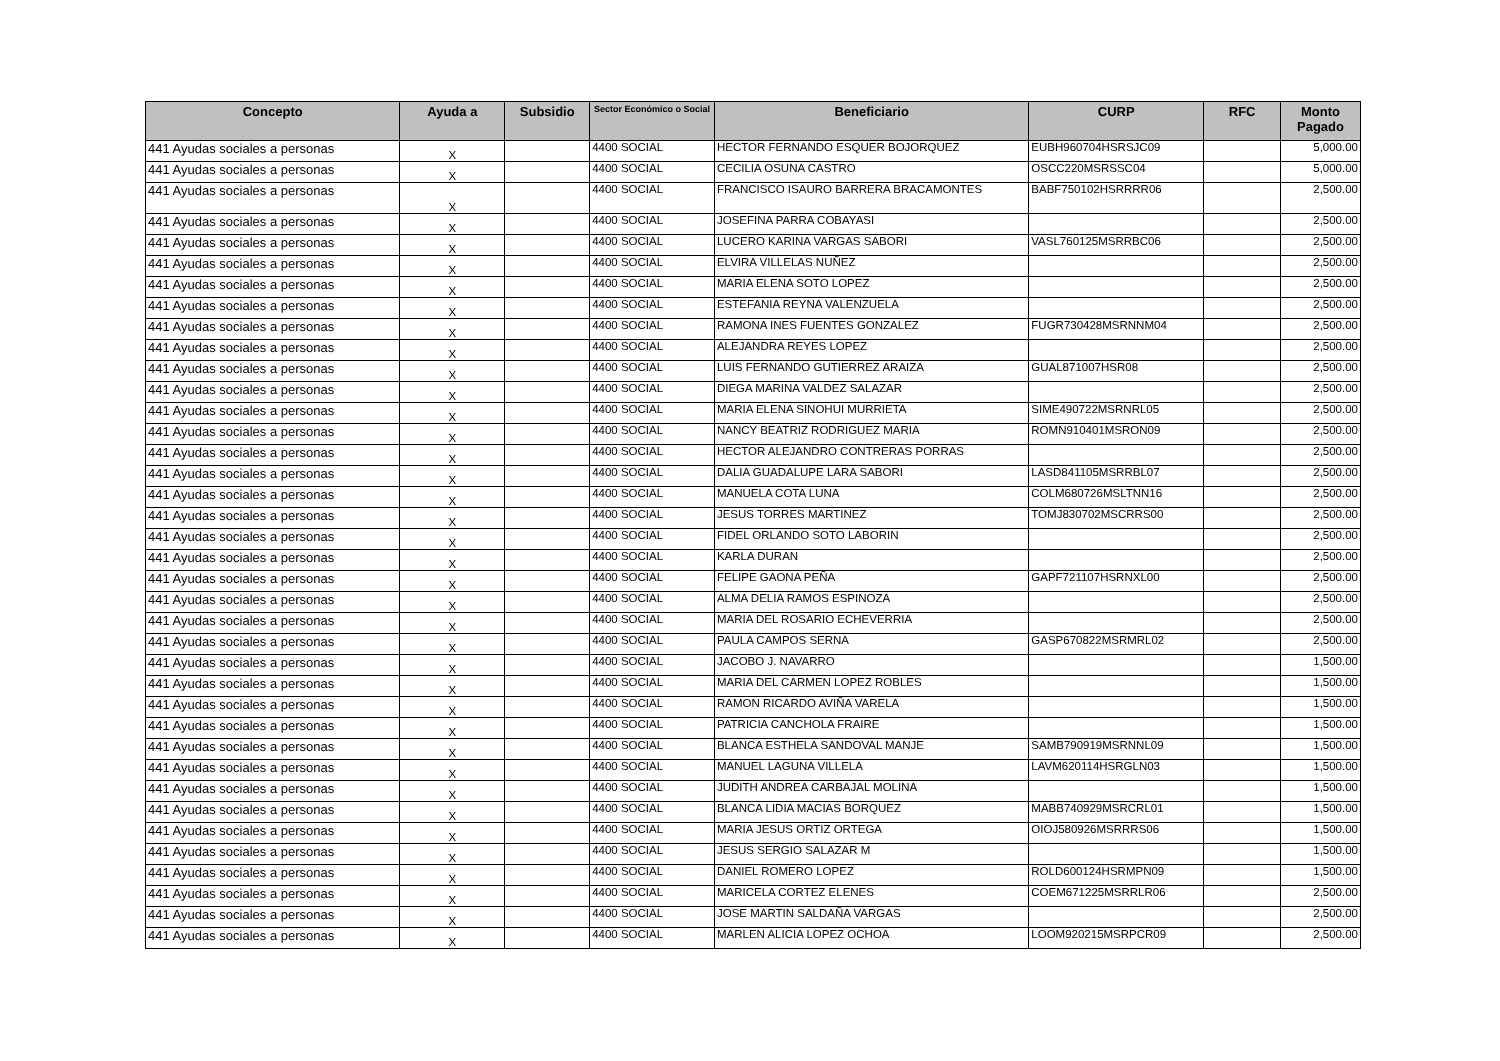| Concepto | Ayuda a | Subsidio | Sector Económico o Social | Beneficiario | CURP | RFC | Monto Pagado |
| --- | --- | --- | --- | --- | --- | --- | --- |
| 441 Ayudas sociales a personas | X | | 4400 SOCIAL | HECTOR FERNANDO ESQUER BOJORQUEZ | EUBH960704HSRSJC09 | | 5,000.00 |
| 441 Ayudas sociales a personas | X | | 4400 SOCIAL | CECILIA OSUNA CASTRO | OSCC220MSRSSC04 | | 5,000.00 |
| 441 Ayudas sociales a personas | X | | 4400 SOCIAL | FRANCISCO ISAURO BARRERA BRACAMONTES | BABF750102HSRRRR06 | | 2,500.00 |
| 441 Ayudas sociales a personas | X | | 4400 SOCIAL | JOSEFINA PARRA COBAYASI | | | 2,500.00 |
| 441 Ayudas sociales a personas | X | | 4400 SOCIAL | LUCERO KARINA VARGAS SABORI | VASL760125MSRRBC06 | | 2,500.00 |
| 441 Ayudas sociales a personas | X | | 4400 SOCIAL | ELVIRA VILLELAS NUÑEZ | | | 2,500.00 |
| 441 Ayudas sociales a personas | X | | 4400 SOCIAL | MARIA ELENA SOTO LOPEZ | | | 2,500.00 |
| 441 Ayudas sociales a personas | X | | 4400 SOCIAL | ESTEFANIA REYNA VALENZUELA | | | 2,500.00 |
| 441 Ayudas sociales a personas | X | | 4400 SOCIAL | RAMONA INES FUENTES GONZALEZ | FUGR730428MSRNNM04 | | 2,500.00 |
| 441 Ayudas sociales a personas | X | | 4400 SOCIAL | ALEJANDRA REYES LOPEZ | | | 2,500.00 |
| 441 Ayudas sociales a personas | X | | 4400 SOCIAL | LUIS FERNANDO GUTIERREZ ARAIZA | GUAL871007HSR08 | | 2,500.00 |
| 441 Ayudas sociales a personas | X | | 4400 SOCIAL | DIEGA MARINA VALDEZ SALAZAR | | | 2,500.00 |
| 441 Ayudas sociales a personas | X | | 4400 SOCIAL | MARIA ELENA SINOHUI MURRIETA | SIME490722MSRNRL05 | | 2,500.00 |
| 441 Ayudas sociales a personas | X | | 4400 SOCIAL | NANCY BEATRIZ RODRIGUEZ MARIA | ROMN910401MSRON09 | | 2,500.00 |
| 441 Ayudas sociales a personas | X | | 4400 SOCIAL | HECTOR ALEJANDRO CONTRERAS PORRAS | | | 2,500.00 |
| 441 Ayudas sociales a personas | X | | 4400 SOCIAL | DALIA GUADALUPE LARA SABORI | LASD841105MSRRBL07 | | 2,500.00 |
| 441 Ayudas sociales a personas | X | | 4400 SOCIAL | MANUELA COTA LUNA | COLM680726MSLTNN16 | | 2,500.00 |
| 441 Ayudas sociales a personas | X | | 4400 SOCIAL | JESUS TORRES MARTINEZ | TOMJ830702MSCRRS00 | | 2,500.00 |
| 441 Ayudas sociales a personas | X | | 4400 SOCIAL | FIDEL ORLANDO SOTO LABORIN | | | 2,500.00 |
| 441 Ayudas sociales a personas | X | | 4400 SOCIAL | KARLA DURAN | | | 2,500.00 |
| 441 Ayudas sociales a personas | X | | 4400 SOCIAL | FELIPE GAONA PEÑA | GAPF721107HSRNXL00 | | 2,500.00 |
| 441 Ayudas sociales a personas | X | | 4400 SOCIAL | ALMA DELIA RAMOS ESPINOZA | | | 2,500.00 |
| 441 Ayudas sociales a personas | X | | 4400 SOCIAL | MARIA DEL ROSARIO ECHEVERRIA | | | 2,500.00 |
| 441 Ayudas sociales a personas | X | | 4400 SOCIAL | PAULA CAMPOS SERNA | GASP670822MSRMRL02 | | 2,500.00 |
| 441 Ayudas sociales a personas | X | | 4400 SOCIAL | JACOBO J. NAVARRO | | | 1,500.00 |
| 441 Ayudas sociales a personas | X | | 4400 SOCIAL | MARIA DEL CARMEN LOPEZ ROBLES | | | 1,500.00 |
| 441 Ayudas sociales a personas | X | | 4400 SOCIAL | RAMON RICARDO AVIÑA VARELA | | | 1,500.00 |
| 441 Ayudas sociales a personas | X | | 4400 SOCIAL | PATRICIA CANCHOLA FRAIRE | | | 1,500.00 |
| 441 Ayudas sociales a personas | X | | 4400 SOCIAL | BLANCA ESTHELA SANDOVAL MANJE | SAMB790919MSRNNL09 | | 1,500.00 |
| 441 Ayudas sociales a personas | X | | 4400 SOCIAL | MANUEL LAGUNA VILLELA | LAVM620114HSRGLN03 | | 1,500.00 |
| 441 Ayudas sociales a personas | X | | 4400 SOCIAL | JUDITH ANDREA CARBAJAL MOLINA | | | 1,500.00 |
| 441 Ayudas sociales a personas | X | | 4400 SOCIAL | BLANCA LIDIA MACIAS BORQUEZ | MABB740929MSRCRL01 | | 1,500.00 |
| 441 Ayudas sociales a personas | X | | 4400 SOCIAL | MARIA JESUS ORTIZ ORTEGA | OIOJ580926MSRRRS06 | | 1,500.00 |
| 441 Ayudas sociales a personas | X | | 4400 SOCIAL | JESUS SERGIO SALAZAR M | | | 1,500.00 |
| 441 Ayudas sociales a personas | X | | 4400 SOCIAL | DANIEL ROMERO LOPEZ | ROLD600124HSRMPN09 | | 1,500.00 |
| 441 Ayudas sociales a personas | X | | 4400 SOCIAL | MARICELA CORTEZ ELENES | COEM671225MSRRLR06 | | 2,500.00 |
| 441 Ayudas sociales a personas | X | | 4400 SOCIAL | JOSE MARTIN SALDAÑA VARGAS | | | 2,500.00 |
| 441 Ayudas sociales a personas | X | | 4400 SOCIAL | MARLEN ALICIA LOPEZ OCHOA | LOOM920215MSRPCR09 | | 2,500.00 |